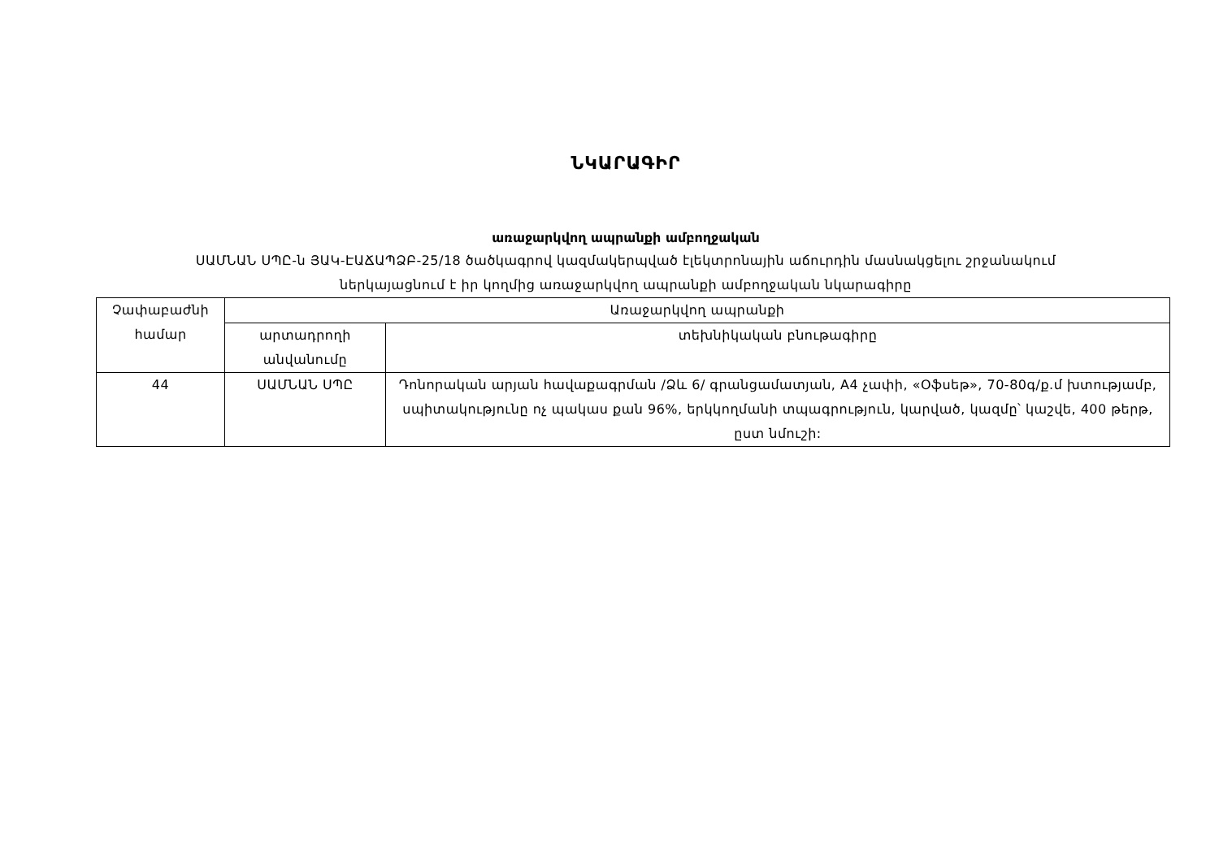ՆԿԱՐԱԳԻՐ
առաջարկվող ապրանքի ամբողջական
ՍԱՄՆԱՆ ՍՊԸ-ն ՅԱԿ-ԷԱՃԱՊՁԲ-25/18 ծածկագրով կազմակերպված էլեկտրոնային աճուրդին մասնակցելու շրջանակում
ներկայացնում է իր կողմից առաջարկվող ապրանքի ամբողջական նկարագիրը
| Չափաբաժնի համար | Առաջարկվող ապրանքի | |
| --- | --- | --- |
| | արտադրողի անվանումը | տեխնիկական բնութագիրը |
| 44 | ՍԱՄՆԱՆ ՍՊԸ | Դոնորական արյան հավաքագրման /Ձև 6/ գրանցամատյան, A4 չափի, «Օֆսեթ», 70-80գ/ք.մ խտությամբ, սպիտակությունը ոչ պակաս քան 96%, երկկողմանի տպագրություն, կարված, կազմը՝ կաշվե, 400 թերթ, ըստ նմուշի: |